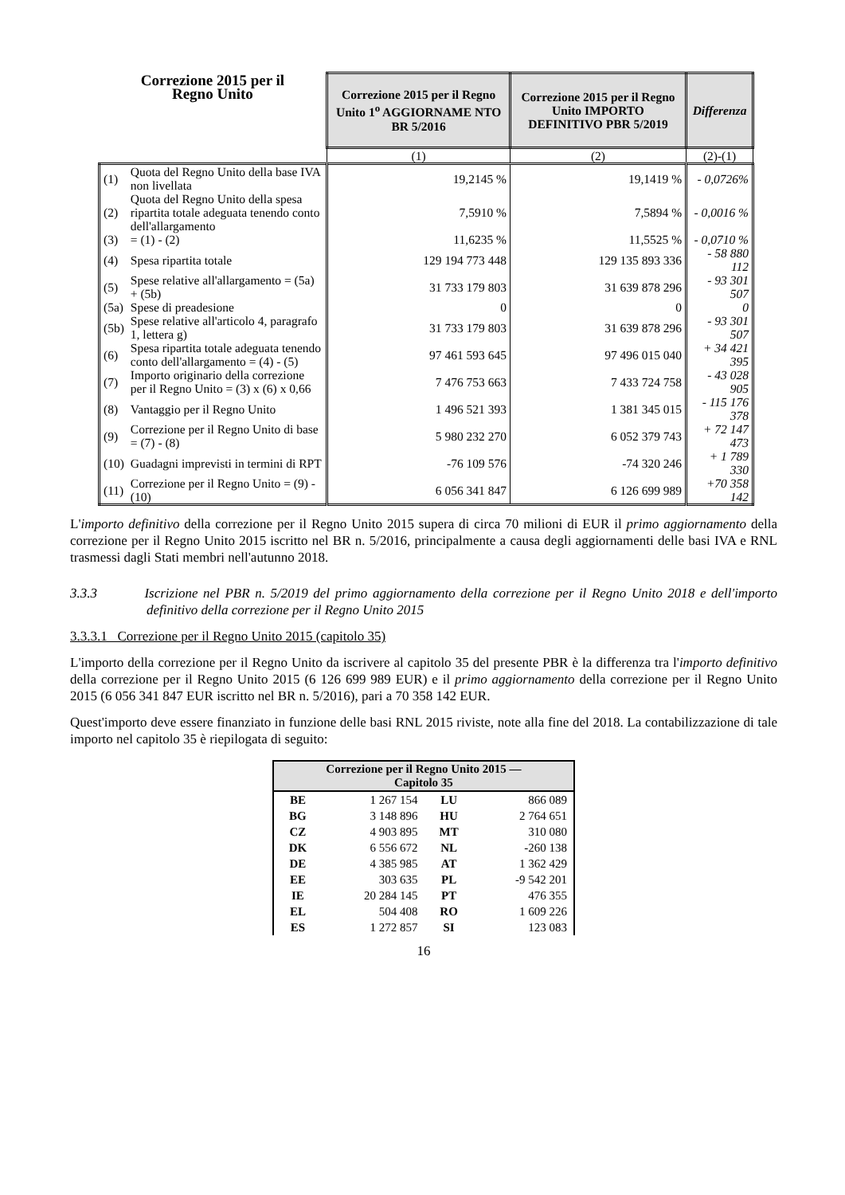| Correzione 2015 per il Regno Unito | | Correzione 2015 per il Regno Unito 1<sup>o</sup> AGGIORNAME NTO BR 5/2016 | Correzione 2015 per il Regno Unito IMPORTO DEFINITIVO PBR 5/2019 | Differenza |
| --- | --- | --- | --- | --- |
| | | (1) | (2) | (2)-(1) |
| (1) | Quota del Regno Unito della base IVA non livellata | 19,2145 % | 19,1419 % | - 0,0726% |
| (2) | Quota del Regno Unito della spesa ripartita totale adeguata tenendo conto dell'allargamento | 7,5910 % | 7,5894 % | - 0,0016 % |
| (3) | = (1) - (2) | 11,6235 % | 11,5525 % | - 0,0710 % |
| (4) | Spesa ripartita totale | 129 194 773 448 | 129 135 893 336 | - 58 880 112 |
| (5) | Spese relative all'allargamento = (5a) + (5b) | 31 733 179 803 | 31 639 878 296 | - 93 301 507 |
| (5a) | Spese di preadesione | 0 | 0 | 0 |
| (5b) | Spese relative all'articolo 4, paragrafo 1, lettera g) | 31 733 179 803 | 31 639 878 296 | - 93 301 507 |
| (6) | Spesa ripartita totale adeguata tenendo conto dell'allargamento = (4) - (5) | 97 461 593 645 | 97 496 015 040 | + 34 421 395 |
| (7) | Importo originario della correzione per il Regno Unito = (3) x (6) x 0,66 | 7 476 753 663 | 7 433 724 758 | - 43 028 905 |
| (8) | Vantaggio per il Regno Unito | 1 496 521 393 | 1 381 345 015 | - 115 176 378 |
| (9) | Correzione per il Regno Unito di base = (7) - (8) | 5 980 232 270 | 6 052 379 743 | + 72 147 473 |
| (10) | Guadagni imprevisti in termini di RPT | -76 109 576 | -74 320 246 | + 1 789 330 |
| (11) | Correzione per il Regno Unito = (9) - (10) | 6 056 341 847 | 6 126 699 989 | +70 358 142 |
L'importo definitivo della correzione per il Regno Unito 2015 supera di circa 70 milioni di EUR il primo aggiornamento della correzione per il Regno Unito 2015 iscritto nel BR n. 5/2016, principalmente a causa degli aggiornamenti delle basi IVA e RNL trasmessi dagli Stati membri nell'autunno 2018.
3.3.3 Iscrizione nel PBR n. 5/2019 del primo aggiornamento della correzione per il Regno Unito 2018 e dell'importo definitivo della correzione per il Regno Unito 2015
3.3.3.1 Correzione per il Regno Unito 2015 (capitolo 35)
L'importo della correzione per il Regno Unito da iscrivere al capitolo 35 del presente PBR è la differenza tra l'importo definitivo della correzione per il Regno Unito 2015 (6 126 699 989 EUR) e il primo aggiornamento della correzione per il Regno Unito 2015 (6 056 341 847 EUR iscritto nel BR n. 5/2016), pari a 70 358 142 EUR.
Quest'importo deve essere finanziato in funzione delle basi RNL 2015 riviste, note alla fine del 2018. La contabilizzazione di tale importo nel capitolo 35 è riepilogata di seguito:
| Correzione per il Regno Unito 2015 — Capitolo 35 | | | |
| --- | --- | --- | --- |
| BE | 1 267 154 | LU | 866 089 |
| BG | 3 148 896 | HU | 2 764 651 |
| CZ | 4 903 895 | MT | 310 080 |
| DK | 6 556 672 | NL | -260 138 |
| DE | 4 385 985 | AT | 1 362 429 |
| EE | 303 635 | PL | -9 542 201 |
| IE | 20 284 145 | PT | 476 355 |
| EL | 504 408 | RO | 1 609 226 |
| ES | 1 272 857 | SI | 123 083 |
16